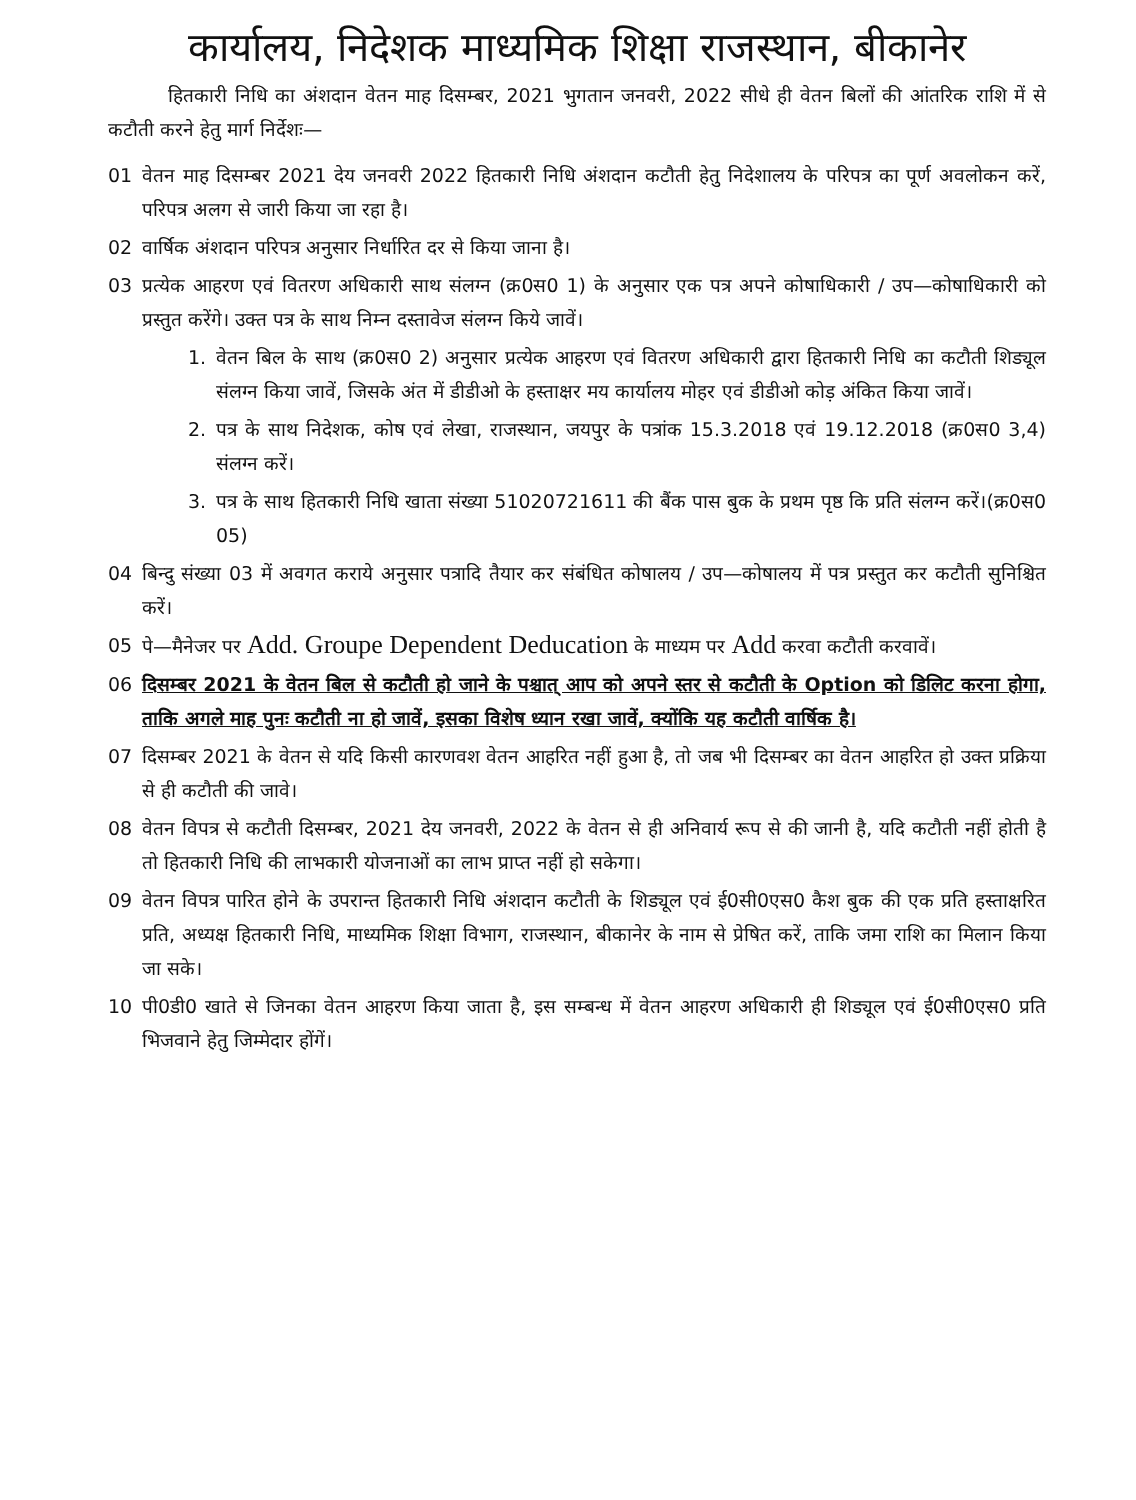कार्यालय, निदेशक माध्यमिक शिक्षा राजस्थान, बीकानेर
हितकारी निधि का अंशदान वेतन माह दिसम्बर, 2021 भुगतान जनवरी, 2022 सीधे ही वेतन बिलों की आंतरिक राशि में से कटौती करने हेतु मार्ग निर्देशः—
01 वेतन माह दिसम्बर 2021 देय जनवरी 2022 हितकारी निधि अंशदान कटौती हेतु निदेशालय के परिपत्र का पूर्ण अवलोकन करें, परिपत्र अलग से जारी किया जा रहा है।
02 वार्षिक अंशदान परिपत्र अनुसार निर्धारित दर से किया जाना है।
03 प्रत्येक आहरण एवं वितरण अधिकारी साथ संलग्न (क्र0स0 1) के अनुसार एक पत्र अपने कोषाधिकारी / उप—कोषाधिकारी को प्रस्तुत करेंगे। उक्त पत्र के साथ निम्न दस्तावेज संलग्न किये जावें।
1. वेतन बिल के साथ (क्र0स0 2) अनुसार प्रत्येक आहरण एवं वितरण अधिकारी द्वारा हितकारी निधि का कटौती शिड्यूल संलग्न किया जावें, जिसके अंत में डीडीओ के हस्ताक्षर मय कार्यालय मोहर एवं डीडीओ कोड़ अंकित किया जावें।
2. पत्र के साथ निदेशक, कोष एवं लेखा, राजस्थान, जयपुर के पत्रांक 15.3.2018 एवं 19.12.2018 (क्र0स0 3,4) संलग्न करें।
3. पत्र के साथ हितकारी निधि खाता संख्या 51020721611 की बैंक पास बुक के प्रथम पृष्ठ कि प्रति संलग्न करें।(क्र0स0 05)
04 बिन्दु संख्या 03 में अवगत कराये अनुसार पत्रादि तैयार कर संबंधित कोषालय / उप—कोषालय में पत्र प्रस्तुत कर कटौती सुनिश्चित करें।
05 पे—मैनेजर पर Add. Groupe Dependent Deducation के माध्यम पर Add करवा कटौती करवावें।
06 दिसम्बर 2021 के वेतन बिल से कटौती हो जाने के पश्चात् आप को अपने स्तर से कटौती के Option को डिलिट करना होगा, ताकि अगले माह पुनः कटौती ना हो जावें, इसका विशेष ध्यान रखा जावें, क्योंकि यह कटौती वार्षिक है।
07 दिसम्बर 2021 के वेतन से यदि किसी कारणवश वेतन आहरित नहीं हुआ है, तो जब भी दिसम्बर का वेतन आहरित हो उक्त प्रक्रिया से ही कटौती की जावे।
08 वेतन विपत्र से कटौती दिसम्बर, 2021 देय जनवरी, 2022 के वेतन से ही अनिवार्य रूप से की जानी है, यदि कटौती नहीं होती है तो हितकारी निधि की लाभकारी योजनाओं का लाभ प्राप्त नहीं हो सकेगा।
09 वेतन विपत्र पारित होने के उपरान्त हितकारी निधि अंशदान कटौती के शिड्यूल एवं ई0सी0एस0 कैश बुक की एक प्रति हस्ताक्षरित प्रति, अध्यक्ष हितकारी निधि, माध्यमिक शिक्षा विभाग, राजस्थान, बीकानेर के नाम से प्रेषित करें, ताकि जमा राशि का मिलान किया जा सके।
10 पी0डी0 खाते से जिनका वेतन आहरण किया जाता है, इस सम्बन्ध में वेतन आहरण अधिकारी ही शिड्यूल एवं ई0सी0एस0 प्रति भिजवाने हेतु जिम्मेदार होंगें।